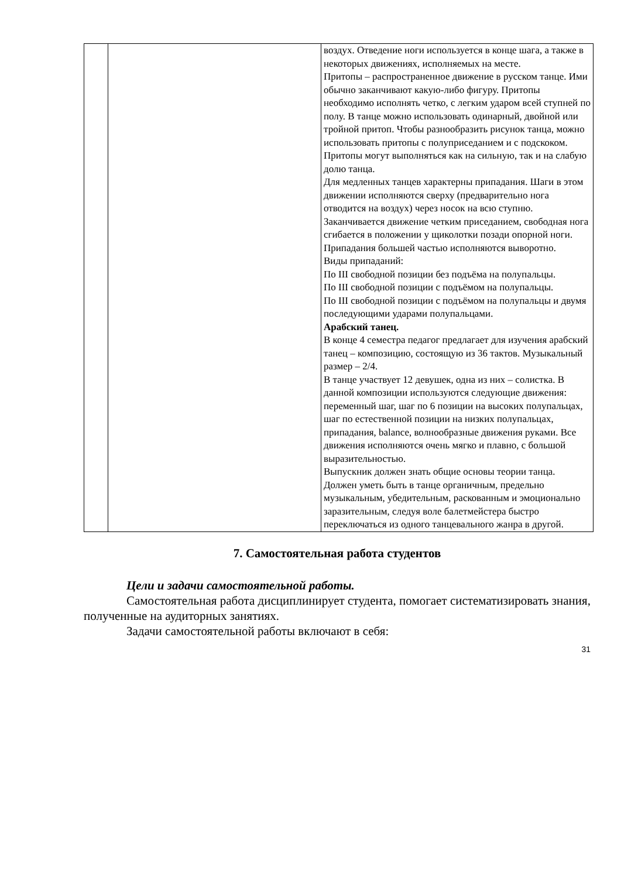| | | воздух. Отведение ноги используется в конце шага, а также в некоторых движениях, исполняемых на месте. Притопы – распространенное движение в русском танце. Ими обычно заканчивают какую-либо фигуру. Притопы необходимо исполнять четко, с легким ударом всей ступней по полу. В танце можно использовать одинарный, двойной или тройной притоп. Чтобы разнообразить рисунок танца, можно использовать притопы с полуприседанием и с подскоком. Притопы могут выполняться как на сильную, так и на слабую долю танца. Для медленных танцев характерны припадания. Шаги в этом движении исполняются сверху (предварительно нога отводится на воздух) через носок на всю ступню. Заканчивается движение четким приседанием, свободная нога сгибается в положении у щиколотки позади опорной ноги. Припадания большей частью исполняются выворотно. Виды припаданий: По III свободной позиции без подъёма на полупальцы. По III свободной позиции с подъёмом на полупальцы. По III свободной позиции с подъёмом на полупальцы и двумя последующими ударами полупальцами. Арабский танец. В конце 4 семестра педагог предлагает для изучения арабский танец – композицию, состоящую из 36 тактов. Музыкальный размер – 2/4. В танце участвует 12 девушек, одна из них – солистка. В данной композиции используются следующие движения: переменный шаг, шаг по 6 позиции на высоких полупальцах, шаг по естественной позиции на низких полупальцах, припадания, balance, волнообразные движения руками. Все движения исполняются очень мягко и плавно, с большой выразительностью. Выпускник должен знать общие основы теории танца. Должен уметь быть в танце органичным, предельно музыкальным, убедительным, раскованным и эмоционально заразительным, следуя воле балетмейстера быстро переключаться из одного танцевального жанра в другой. |
7. Самостоятельная работа студентов
Цели и задачи самостоятельной работы.
Самостоятельная работа дисциплинирует студента, помогает систематизировать знания, полученные на аудиторных занятиях.
Задачи самостоятельной работы включают в себя:
31